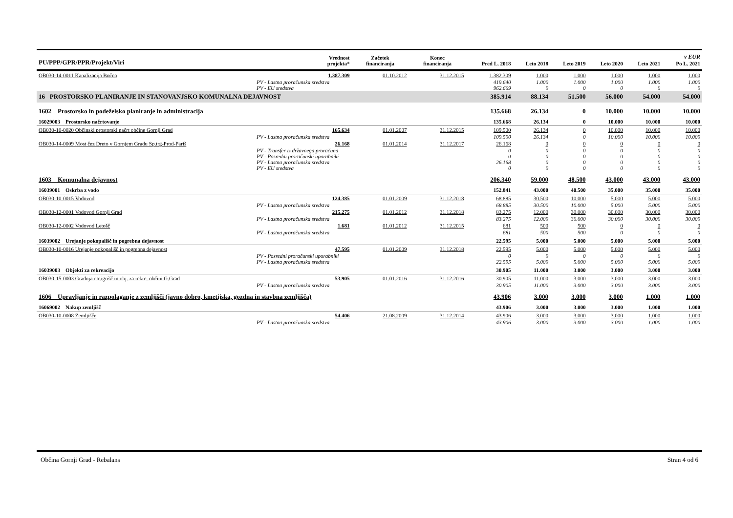| PU/PPP/GPR/PPR/Projekt/Viri | Vrednost projekta* | Začetek financiranja | Konec financiranja | Pred L. 2018 | Leto 2018 | Leto 2019 | Leto 2020 | Leto 2021 | v EUR Po L. 2021 |
| --- | --- | --- | --- | --- | --- | --- | --- | --- | --- |
| OB030-14-0011 Kanalizacija Bočna | 1.387.309 | 01.10.2012 | 31.12.2015 | 1.382.309 | 1.000 | 1.000 | 1.000 | 1.000 | 1.000 |
| PV - Lastna proračunska sredstva | | | | 419.640 | 1.000 | 1.000 | 1.000 | 1.000 | 1.000 |
| PV - EU sredstva | | | | 962.669 | 0 | 0 | 0 | 0 | 0 |
| 16 PROSTORSKO PLANIRANJE IN STANOVANJSKO KOMUNALNA DEJAVNOST | | | | 385.914 | 88.134 | 51.500 | 56.000 | 54.000 | 54.000 |
| 1602 Prostorsko in podeželsko planiranje in administracija | | | | 135.668 | 26.134 | 0 | 10.000 | 10.000 | 10.000 |
| 16029003 Prostorsko načrtovanje | | | | 135.668 | 26.134 | 0 | 10.000 | 10.000 | 10.000 |
| OB030-10-0020 Občinski prostorski načrt občine Gornji Grad | 165.634 | 01.01.2007 | 31.12.2015 | 109.500 | 26.134 | 0 | 10.000 | 10.000 | 10.000 |
| PV - Lastna proračunska sredstva | | | | 109.500 | 26.134 | 0 | 10.000 | 10.000 | 10.000 |
| OB030-14-0009 Most čez Dreto v Gornjem Gradu Sp.trg-Prod-Pariš | 26.168 | 01.01.2014 | 31.12.2017 | 26.168 | 0 | 0 | 0 | 0 | 0 |
| PV - Transfer iz državnega proračuna | | | | 0 | 0 | 0 | 0 | 0 | 0 |
| PV - Posredni proračunski uporabniki | | | | 0 | 0 | 0 | 0 | 0 | 0 |
| PV - Lastna proračunska sredstva | | | | 26.168 | 0 | 0 | 0 | 0 | 0 |
| PV - EU sredstva | | | | 0 | 0 | 0 | 0 | 0 | 0 |
| 1603 Komunalna dejavnost | | | | 206.340 | 59.000 | 48.500 | 43.000 | 43.000 | 43.000 |
| 16039001 Oskrba z vodo | | | | 152.841 | 43.000 | 40.500 | 35.000 | 35.000 | 35.000 |
| OB030-10-0015 Vodovod | 124.385 | 01.01.2009 | 31.12.2018 | 68.885 | 30.500 | 10.000 | 5.000 | 5.000 | 5.000 |
| PV - Lastna proračunska sredstva | | | | 68.885 | 30.500 | 10.000 | 5.000 | 5.000 | 5.000 |
| OB030-12-0001 Vodovod Gornji Grad | 215.275 | 01.01.2012 | 31.12.2018 | 83.275 | 12.000 | 30.000 | 30.000 | 30.000 | 30.000 |
| PV - Lastna proračunska sredstva | | | | 83.275 | 12.000 | 30.000 | 30.000 | 30.000 | 30.000 |
| OB030-12-0002 Vodovod Letošč | 1.681 | 01.01.2012 | 31.12.2015 | 681 | 500 | 500 | 0 | 0 | 0 |
| PV - Lastna proračunska sredstva | | | | 681 | 500 | 500 | 0 | 0 | 0 |
| 16039002 Urejanje pokopališč in pogrebna dejavnost | | | | 22.595 | 5.000 | 5.000 | 5.000 | 5.000 | 5.000 |
| OB030-10-0016 Urejanje pokopališč in pogrebna dejavnost | 47.595 | 01.01.2009 | 31.12.2018 | 22.595 | 5.000 | 5.000 | 5.000 | 5.000 | 5.000 |
| PV - Posredni proračunski uporabniki | | | | 0 | 0 | 0 | 0 | 0 | 0 |
| PV - Lastna proračunska sredstva | | | | 22.595 | 5.000 | 5.000 | 5.000 | 5.000 | 5.000 |
| 16039003 Objekti za rekreacijo | | | | 30.905 | 11.000 | 3.000 | 3.000 | 3.000 | 3.000 |
| OB030-15-0003 Gradnja otr.igrišč in obj. za rekre. občini G.Grad | 53.905 | 01.01.2016 | 31.12.2016 | 30.905 | 11.000 | 3.000 | 3.000 | 3.000 | 3.000 |
| PV - Lastna proračunska sredstva | | | | 30.905 | 11.000 | 3.000 | 3.000 | 3.000 | 3.000 |
| 1606 Upravljanje in razpolaganje z zemljišči (javno dobro, kmetijska, gozdna in stavbna zemljišča) | | | | 43.906 | 3.000 | 3.000 | 3.000 | 1.000 | 1.000 |
| 16069002 Nakup zemljišč | | | | 43.906 | 3.000 | 3.000 | 3.000 | 1.000 | 1.000 |
| OB030-10-0008 Zemljišče | 54.406 | 21.08.2009 | 31.12.2014 | 43.906 | 3.000 | 3.000 | 3.000 | 1.000 | 1.000 |
| PV - Lastna proračunska sredstva | | | | 43.906 | 3.000 | 3.000 | 3.000 | 1.000 | 1.000 |
Občina Gornji Grad - Rebalans Stran 4 od 6